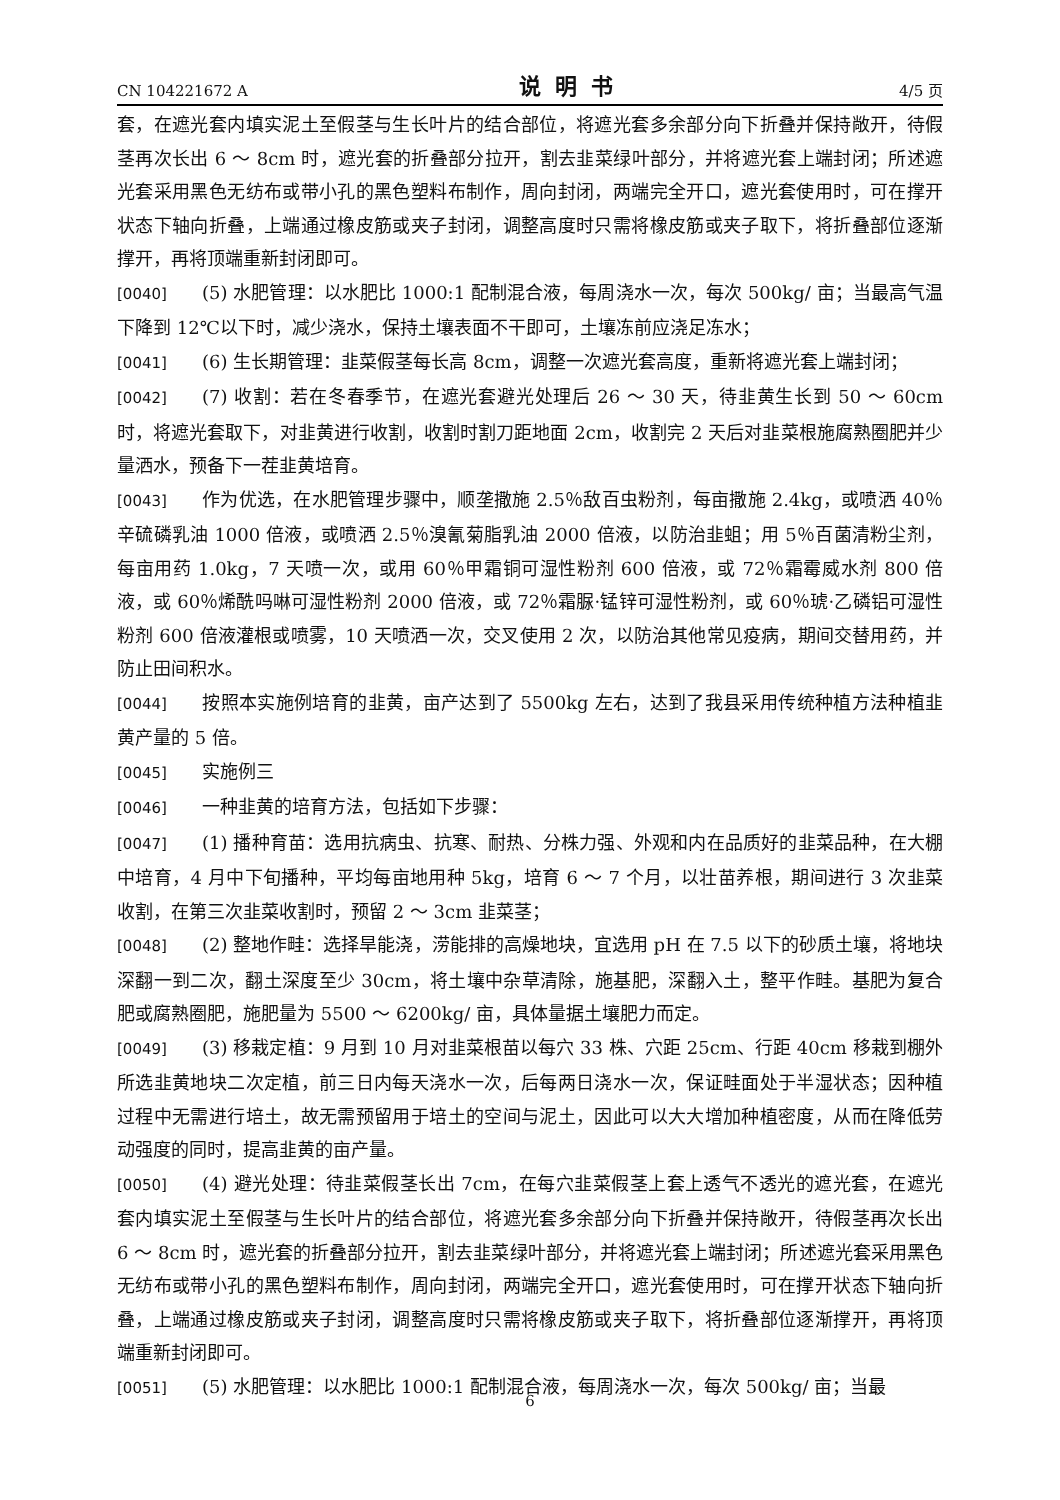CN 104221672 A 说明书 4/5 页
套，在遮光套内填实泥土至假茎与生长叶片的结合部位，将遮光套多余部分向下折叠并保持敞开，待假茎再次长出 6 ～ 8cm 时，遮光套的折叠部分拉开，割去韭菜绿叶部分，并将遮光套上端封闭；所述遮光套采用黑色无纺布或带小孔的黑色塑料布制作，周向封闭，两端完全开口，遮光套使用时，可在撑开状态下轴向折叠，上端通过橡皮筋或夹子封闭，调整高度时只需将橡皮筋或夹子取下，将折叠部位逐渐撑开，再将顶端重新封闭即可。
[0040] (5) 水肥管理：以水肥比 1000:1 配制混合液，每周浇水一次，每次 500kg/ 亩；当最高气温下降到 12℃以下时，减少浇水，保持土壤表面不干即可，土壤冻前应浇足冻水；
[0041] (6) 生长期管理：韭菜假茎每长高 8cm，调整一次遮光套高度，重新将遮光套上端封闭；
[0042] (7) 收割：若在冬春季节，在遮光套避光处理后 26 ～ 30 天，待韭黄生长到 50 ～ 60cm 时，将遮光套取下，对韭黄进行收割，收割时割刀距地面 2cm，收割完 2 天后对韭菜根施腐熟圈肥并少量洒水，预备下一茬韭黄培育。
[0043] 作为优选，在水肥管理步骤中，顺垄撒施 2.5％敌百虫粉剂，每亩撒施 2.4kg，或喷洒 40％辛硫磷乳油 1000 倍液，或喷洒 2.5％溴氰菊脂乳油 2000 倍液，以防治韭蛆；用 5％百菌清粉尘剂，每亩用药 1.0kg，7 天喷一次，或用 60％甲霜铜可湿性粉剂 600 倍液，或 72％霜霉威水剂 800 倍液，或 60％烯酰吗啉可湿性粉剂 2000 倍液，或 72％霜脲·锰锌可湿性粉剂，或 60％琥·乙磷铝可湿性粉剂 600 倍液灌根或喷雾，10 天喷洒一次，交叉使用 2 次，以防治其他常见疫病，期间交替用药，并防止田间积水。
[0044] 按照本实施例培育的韭黄，亩产达到了 5500kg 左右，达到了我县采用传统种植方法种植韭黄产量的 5 倍。
[0045] 实施例三
[0046] 一种韭黄的培育方法，包括如下步骤：
[0047] (1) 播种育苗：选用抗病虫、抗寒、耐热、分株力强、外观和内在品质好的韭菜品种，在大棚中培育，4 月中下旬播种，平均每亩地用种 5kg，培育 6 ～ 7 个月，以壮苗养根，期间进行 3 次韭菜收割，在第三次韭菜收割时，预留 2 ～ 3cm 韭菜茎；
[0048] (2) 整地作畦：选择旱能浇，涝能排的高燥地块，宜选用 pH 在 7.5 以下的砂质土壤，将地块深翻一到二次，翻土深度至少 30cm，将土壤中杂草清除，施基肥，深翻入土，整平作畦。基肥为复合肥或腐熟圈肥，施肥量为 5500 ～ 6200kg/ 亩，具体量据土壤肥力而定。
[0049] (3) 移栽定植：9 月到 10 月对韭菜根苗以每穴 33 株、穴距 25cm、行距 40cm 移栽到棚外所选韭黄地块二次定植，前三日内每天浇水一次，后每两日浇水一次，保证畦面处于半湿状态；因种植过程中无需进行培土，故无需预留用于培土的空间与泥土，因此可以大大增加种植密度，从而在降低劳动强度的同时，提高韭黄的亩产量。
[0050] (4) 避光处理：待韭菜假茎长出 7cm，在每穴韭菜假茎上套上透气不透光的遮光套，在遮光套内填实泥土至假茎与生长叶片的结合部位，将遮光套多余部分向下折叠并保持敞开，待假茎再次长出 6 ～ 8cm 时，遮光套的折叠部分拉开，割去韭菜绿叶部分，并将遮光套上端封闭；所述遮光套采用黑色无纺布或带小孔的黑色塑料布制作，周向封闭，两端完全开口，遮光套使用时，可在撑开状态下轴向折叠，上端通过橡皮筋或夹子封闭，调整高度时只需将橡皮筋或夹子取下，将折叠部位逐渐撑开，再将顶端重新封闭即可。
[0051] (5) 水肥管理：以水肥比 1000:1 配制混合液，每周浇水一次，每次 500kg/ 亩；当最
6